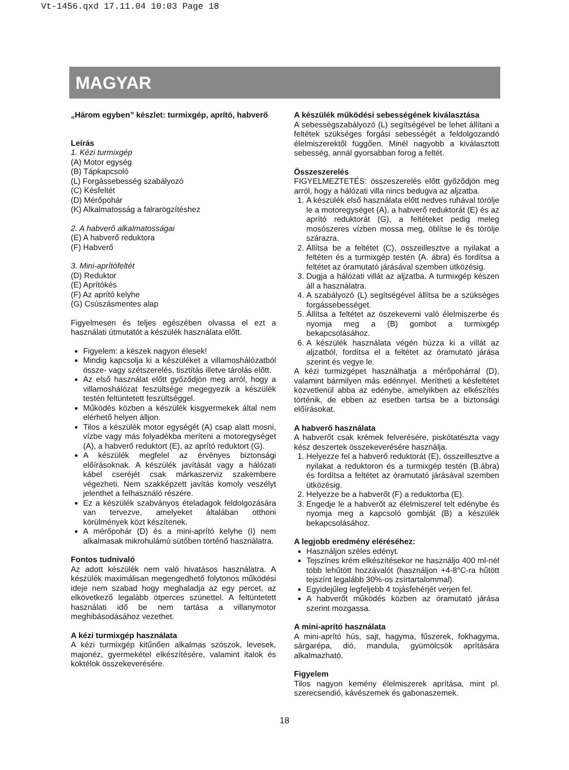Vt-1456.qxd 17.11.04 10:03 Page 18
MAGYAR
„Három egyben” készlet: turmixgép, aprító, habverő
Leírás
1. Kézi turmixgép
(A) Motor egység
(B) Tápkapcsoló
(L) Forgássebesség szabályozó
(C) Késfeltét
(D) Mérőpohár
(K) Alkalmatosság a falrarögzítéshez
2. A habverő alkalmatosságai
(E) A habverő reduktora
(F) Habverő
3. Mini-aprítófeltét
(D) Reduktor
(E) Aprítókés
(F) Az aprító kelyhe
(G) Csúszásmentes alap
Figyelmesen és teljes egészében olvassa el ezt a használati útmutatót a készülék használata előtt.
Figyelem: a készek nagyon élesek!
Mindig kapcsolja ki a készüléket a villamoshálózatból össze- vagy szétszerelés, tisztítás illetve tárolás előtt.
Az első használat előtt győződjön meg arról, hogy a villamoshálózat feszültsége megegyezik a készülék testén feltüntetett feszültséggel.
Működés közben a készülék kisgyermekek által nem elérhető helyen álljon.
Tilos a készülék motor egységét (A) csap alatt mosni, vízbe vagy más folyadékba meríteni a motoregységet (A), a habverő reduktort (E), az aprító reduktort (G).
A készülék megfelel az érvényes biztonsági előírásoknak. A készülék javítását vagy a hálózati kábel cseréjét csak márkaszerviz szakembere végezheti. Nem szakképzett javítás komoly veszélyt jelenthet a felhasználó részére.
Ez a készülék szabványos ételadagok feldolgozására van tervezve, amelyeket általában otthoni körülmények közt készítenek.
A mérőpohár (D) és a mini-aprító kelyhe (I) nem alkalmasak mikrohulámú sütőben történő használatra.
Fontos tudnivaló
Az adott készülék nem való hivatásos használatra. A készülék maximálisan megengedhető folytonos működési ideje nem szabad hogy meghaladja az egy percet, az elkövetkező legalább ötperces szünettel. A feltüntetett használati idő be nem tartása a villanymotor meghibásodásához vezethet.
A kézi turmixgép használata
A kézi turmixgép kitűnően alkalmas szószok, levesek, majonéz, gyermekétel elkészítésére, valamint italok és koktélok összekeverésére.
A készülék működési sebességének kiválasztása
A sebességszabályozó (L) segítségével be lehet állítani a feltétek szükséges forgási sebességét a feldolgozandó élelmiszerektől függően. Minél nagyobb a kiválasztott sebesség, annál gyorsabban forog a feltét.
Összeszerelés
FIGYELMEZTETÉS: összeszerelés előtt győződjön meg arról, hogy a hálózati villa nincs bedugva az aljzatba.
1. A készülék első használata előtt nedves ruhával törölje le a motoregységet (A), a habverő reduktorát (E) és az aprító reduktorát (G), a feltéteket pedig meleg mosószeres vízben mossa meg, öblítse le és törölje szárazra.
2. Állítsa be a feltétet (C), összeillesztve a nyilakat a feltéten és a turmixgép testén (A. ábra) és fordítsa a feltétet az óramutató járásával szemben ütközésig.
3. Dugja a hálózati villát az aljzatba. A turmixgép készen áll a használatra.
4. A szabályozó (L) segítségével állítsa be a szükséges forgássebességet.
5. Állítsa a feltétet az öszekeverni való élelmiszerbe és nyomja meg a (B) gombot a turmixgép bekapcsolásához.
6. A készülék használata végén húzza ki a villát az aljzatból, fordítsa el a feltétet az óramutató járása szerint és vegye le.
A kézi turmizgépet használhatja a mérőpohárral (D), valamint bármilyen más edénnyel. Merítheti a késfeltétet közvetlenül abba az edénybe, amelyikben az elkészítés történik, de ebben az esetben tartsa be a biztonsági előírásokat.
A habverő használata
A habverőt csak krémek felverésére, piskótatészta vagy kész deszertek összekeverésére használja.
1. Helyezze fel a habverő reduktorát (E), összeillesztve a nyilakat a reduktoron és a turmixgép testén (B.ábra) és fordítsa a feltétet az óramutató járásával szemben ütközésig.
2. Helyezze be a habverőt (F) a reduktorba (E).
3. Engedje le a habverőt az élelmiszerel telt edénybe és nyomja meg a kapcsoló gombját (B) a készülék bekapcsolásához.
A legjobb eredmény eléréséhez:
Használjon széles edényt.
Tejszínes krém elkészítésekor ne használjo 400 ml-nél több lehűtött hozzávalót (használjon +4-8°C-ra hűtött tejszínt legalább 30%-os zsírtartalommal).
Egyidejűleg legfeljebb 4 tojásfehérjét verjen fel.
A habverőt működés közben az óramutató járása szerint mozgassa.
A mini-aprító használata
A mini-aprító hús, sajt, hagyma, fűszerek, fokhagyma, sárgarépa, dió, mandula, gyümölcsök aprítására alkalmazható.
Figyelem
Tilos nagyon kemény élelmiszerek aprítása, mint pl. szerecsendió, kávészemek és gabonaszemek.
18